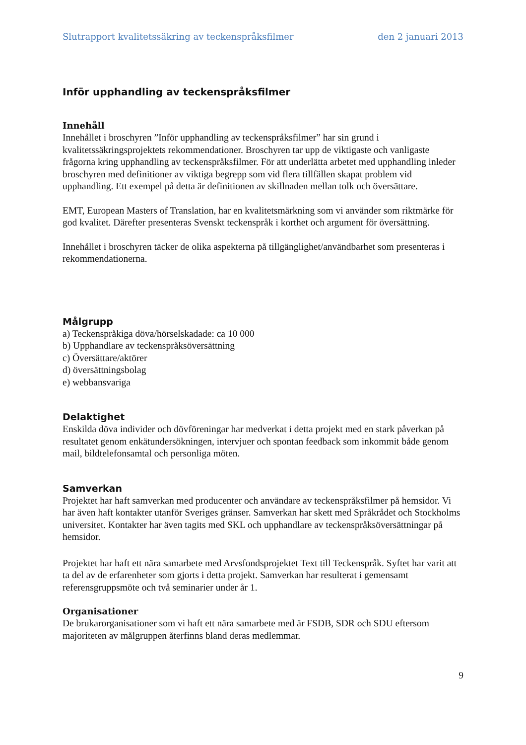Slutrapport kvalitetssäkring av teckenspråksfilmer den 2 januari 2013
Inför upphandling av teckenspråksfilmer
Innehåll
Innehållet i broschyren ”Inför upphandling av teckenspråksfilmer” har sin grund i kvalitetssäkringsprojektets rekommendationer. Broschyren tar upp de viktigaste och vanligaste frågorna kring upphandling av teckenspråksfilmer. För att underlätta arbetet med upphandling inleder broschyren med definitioner av viktiga begrepp som vid flera tillfällen skapat problem vid upphandling. Ett exempel på detta är definitionen av skillnaden mellan tolk och översättare.
EMT, European Masters of Translation, har en kvalitetsmärkning som vi använder som riktmärke för god kvalitet. Därefter presenteras Svenskt teckenspråk i korthet och argument för översättning.
Innehållet i broschyren täcker de olika aspekterna på tillgänglighet/användbarhet som presenteras i rekommendationerna.
Målgrupp
a) Teckenspråkiga döva/hörselskadade: ca 10 000
b) Upphandlare av teckenspråksöversättning
c) Översättare/aktörer
d) översättningsbolag
e) webbansvariga
Delaktighet
Enskilda döva individer och dövföreningar har medverkat i detta projekt med en stark påverkan på resultatet genom enkätundersökningen, intervjuer och spontan feedback som inkommit både genom mail, bildtelefonsamtal och personliga möten.
Samverkan
Projektet har haft samverkan med producenter och användare av teckenspråksfilmer på hemsidor. Vi har även haft kontakter utanför Sveriges gränser. Samverkan har skett med Språkrådet och Stockholms universitet. Kontakter har även tagits med SKL och upphandlare av teckenspråksöversättningar på hemsidor.
Projektet har haft ett nära samarbete med Arvsfondsprojektet Text till Teckenspråk. Syftet har varit att ta del av de erfarenheter som gjorts i detta projekt. Samverkan har resulterat i gemensamt referensgruppsmöte och två seminarier under år 1.
Organisationer
De brukarorganisationer som vi haft ett nära samarbete med är FSDB, SDR och SDU eftersom majoriteten av målgruppen återfinns bland deras medlemmar.
9